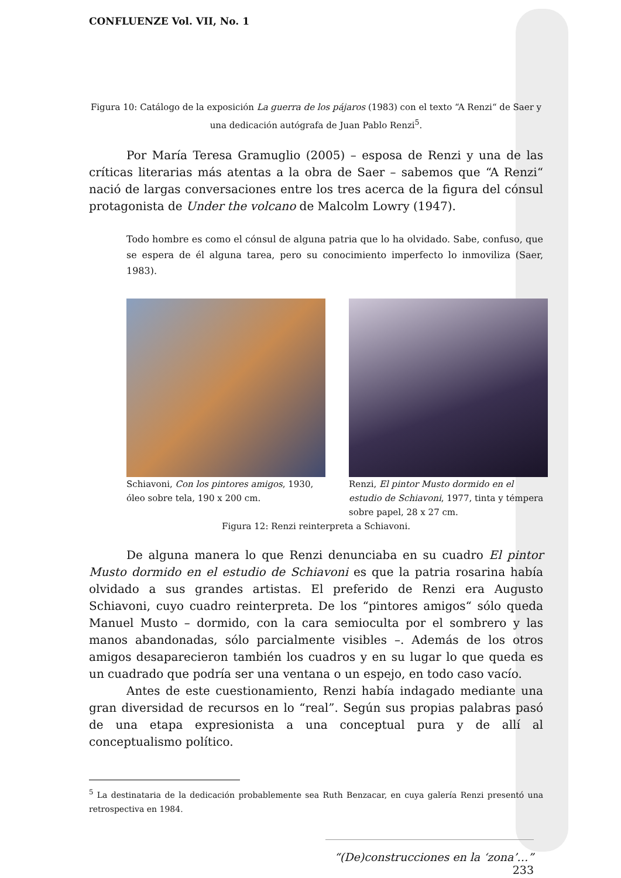CONFLUENZE Vol. VII, No. 1
Figura 10: Catálogo de la exposición La guerra de los pájaros (1983) con el texto “A Renzi“ de Saer y una dedicación autógrafa de Juan Pablo Renzi<sup>5</sup>.
Por María Teresa Gramuglio (2005) – esposa de Renzi y una de las críticas literarias más atentas a la obra de Saer – sabemos que “A Renzi“ nació de largas conversaciones entre los tres acerca de la figura del cónsul protagonista de Under the volcano de Malcolm Lowry (1947).
Todo hombre es como el cónsul de alguna patria que lo ha olvidado. Sabe, confuso, que se espera de él alguna tarea, pero su conocimiento imperfecto lo inmoviliza (Saer, 1983).
Schiavoni, Con los pintores amigos, 1930, óleo sobre tela, 190 x 200 cm.
Renzi, El pintor Musto dormido en el estudio de Schiavoni, 1977, tinta y témpera sobre papel, 28 x 27 cm.
Figura 12: Renzi reinterpreta a Schiavoni.
De alguna manera lo que Renzi denunciaba en su cuadro El pintor Musto dormido en el estudio de Schiavoni es que la patria rosarina había olvidado a sus grandes artistas. El preferido de Renzi era Augusto Schiavoni, cuyo cuadro reinterpreta. De los “pintores amigos“ sólo queda Manuel Musto – dormido, con la cara semioculta por el sombrero y las manos abandonadas, sólo parcialmente visibles –. Además de los otros amigos desaparecieron también los cuadros y en su lugar lo que queda es un cuadrado que podría ser una ventana o un espejo, en todo caso vacío.
Antes de este cuestionamiento, Renzi había indagado mediante una gran diversidad de recursos en lo “real”. Según sus propias palabras pasó de una etapa expresionista a una conceptual pura y de allí al conceptualismo político.
<sup>5</sup> La destinataria de la dedicación probablemente sea Ruth Benzacar, en cuya galería Renzi presentó una retrospectiva en 1984.
“(De)construcciones en la ‘zona’…” 233